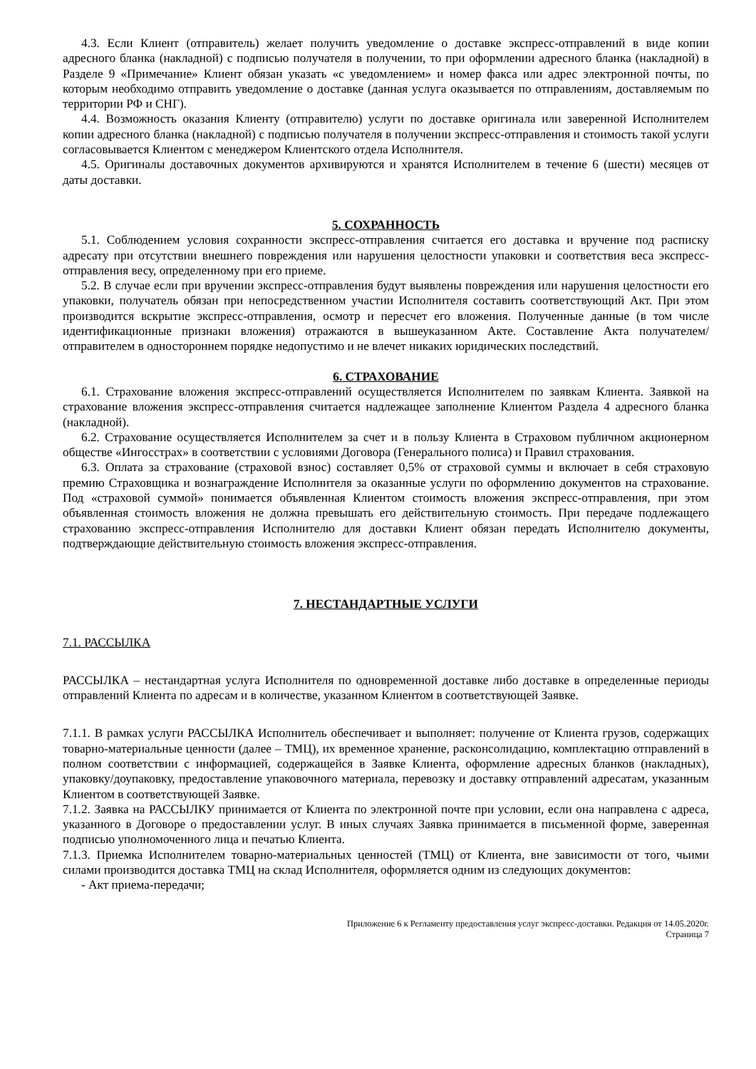4.3. Если Клиент (отправитель) желает получить уведомление о доставке экспресс-отправлений в виде копии адресного бланка (накладной) с подписью получателя в получении, то при оформлении адресного бланка (накладной) в Разделе 9 «Примечание» Клиент обязан указать «с уведомлением» и номер факса или адрес электронной почты, по которым необходимо отправить уведомление о доставке (данная услуга оказывается по отправлениям, доставляемым по территории РФ и СНГ).
4.4. Возможность оказания Клиенту (отправителю) услуги по доставке оригинала или заверенной Исполнителем копии адресного бланка (накладной) с подписью получателя в получении экспресс-отправления и стоимость такой услуги согласовывается Клиентом с менеджером Клиентского отдела Исполнителя.
4.5. Оригиналы доставочных документов архивируются и хранятся Исполнителем в течение 6 (шести) месяцев от даты доставки.
5. СОХРАННОСТЬ
5.1. Соблюдением условия сохранности экспресс-отправления считается его доставка и вручение под расписку адресату при отсутствии внешнего повреждения или нарушения целостности упаковки и соответствия веса экспресс-отправления весу, определенному при его приеме.
5.2. В случае если при вручении экспресс-отправления будут выявлены повреждения или нарушения целостности его упаковки, получатель обязан при непосредственном участии Исполнителя составить соответствующий Акт. При этом производится вскрытие экспресс-отправления, осмотр и пересчет его вложения. Полученные данные (в том числе идентификационные признаки вложения) отражаются в вышеуказанном Акте. Составление Акта получателем/отправителем в одностороннем порядке недопустимо и не влечет никаких юридических последствий.
6. СТРАХОВАНИЕ
6.1. Страхование вложения экспресс-отправлений осуществляется Исполнителем по заявкам Клиента. Заявкой на страхование вложения экспресс-отправления считается надлежащее заполнение Клиентом Раздела 4 адресного бланка (накладной).
6.2. Страхование осуществляется Исполнителем за счет и в пользу Клиента в Страховом публичном акционерном обществе «Ингосстрах» в соответствии с условиями Договора (Генерального полиса) и Правил страхования.
6.3. Оплата за страхование (страховой взнос) составляет 0,5% от страховой суммы и включает в себя страховую премию Страховщика и вознаграждение Исполнителя за оказанные услуги по оформлению документов на страхование. Под «страховой суммой» понимается объявленная Клиентом стоимость вложения экспресс-отправления, при этом объявленная стоимость вложения не должна превышать его действительную стоимость. При передаче подлежащего страхованию экспресс-отправления Исполнителю для доставки Клиент обязан передать Исполнителю документы, подтверждающие действительную стоимость вложения экспресс-отправления.
7. НЕСТАНДАРТНЫЕ УСЛУГИ
7.1. РАССЫЛКА
РАССЫЛКА – нестандартная услуга Исполнителя по одновременной доставке либо доставке в определенные периоды отправлений Клиента по адресам и в количестве, указанном Клиентом в соответствующей Заявке.
7.1.1. В рамках услуги РАССЫЛКА Исполнитель обеспечивает и выполняет: получение от Клиента грузов, содержащих товарно-материальные ценности (далее – ТМЦ), их временное хранение, расконсолидацию, комплектацию отправлений в полном соответствии с информацией, содержащейся в Заявке Клиента, оформление адресных бланков (накладных), упаковку/доупаковку, предоставление упаковочного материала, перевозку и доставку отправлений адресатам, указанным Клиентом в соответствующей Заявке.
7.1.2. Заявка на РАССЫЛКУ принимается от Клиента по электронной почте при условии, если она направлена с адреса, указанного в Договоре о предоставлении услуг. В иных случаях Заявка принимается в письменной форме, заверенная подписью уполномоченного лица и печатью Клиента.
7.1.3. Приемка Исполнителем товарно-материальных ценностей (ТМЦ) от Клиента, вне зависимости от того, чьими силами производится доставка ТМЦ на склад Исполнителя, оформляется одним из следующих документов:
- Акт приема-передачи;
Приложение 6 к Регламенту предоставления услуг экспресс-доставки. Редакция от 14.05.2020г.
Страница 7